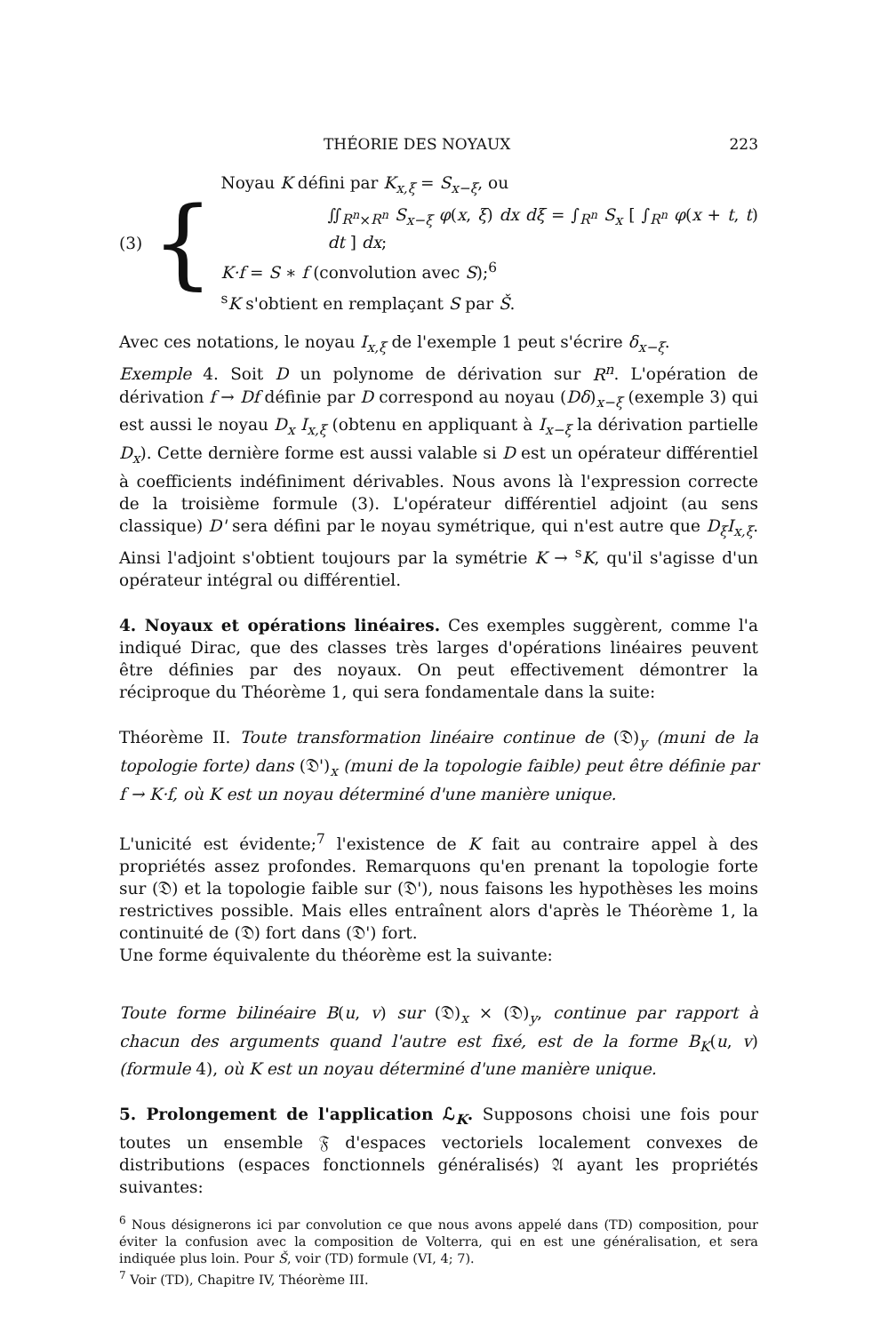THÉORIE DES NOYAUX 223
(3) {
Noyau K défini par K<sub>x,ξ</sub> = S<sub>x−ξ</sub>, ou
∬<sub>R<sup>n</sup>×R<sup>n</sup></sub> S<sub>x−ξ</sub> φ(x, ξ) dx dξ = ∫<sub>R<sup>n</sup></sub> S<sub>x</sub> [ ∫<sub>R<sup>n</sup></sub> φ(x + t, t) dt ] dx;
K·f = S ∗ f (convolution avec S);<sup>6</sup>
<sup>s</sup> K s'obtient en remplaçant S par Š.
Avec ces notations, le noyau I<sub>x,ξ</sub> de l'exemple 1 peut s'écrire δ<sub>x−ξ</sub>.
Exemple 4. Soit D un polynome de dérivation sur R<sup>n</sup>. L'opération de dérivation f → Df définie par D correspond au noyau (Dδ)<sub>x−ξ</sub> (exemple 3) qui est aussi le noyau D<sub>x</sub> I<sub>x,ξ</sub> (obtenu en appliquant à I<sub>x−ξ</sub> la dérivation partielle D<sub>x</sub>). Cette dernière forme est aussi valable si D est un opérateur différentiel à coefficients indéfiniment dérivables. Nous avons là l'expression correcte de la troisième formule (3). L'opérateur différentiel adjoint (au sens classique) D' sera défini par le noyau symétrique, qui n'est autre que D<sub>ξ</sub>I<sub>x,ξ</sub>. Ainsi l'adjoint s'obtient toujours par la symétrie K → <sup>s</sup>K, qu'il s'agisse d'un opérateur intégral ou différentiel.
4. Noyaux et opérations linéaires. Ces exemples suggèrent, comme l'a indiqué Dirac, que des classes très larges d'opérations linéaires peuvent être définies par des noyaux. On peut effectivement démontrer la réciproque du Théorème 1, qui sera fondamentale dans la suite:
Théorème II. Toute transformation linéaire continue de (𝔇)<sub>y</sub> (muni de la topologie forte) dans (𝔇')<sub>x</sub> (muni de la topologie faible) peut être définie par f → K·f, où K est un noyau déterminé d'une manière unique.
L'unicité est évidente;<sup>7</sup> l'existence de K fait au contraire appel à des propriétés assez profondes. Remarquons qu'en prenant la topologie forte sur (𝔇) et la topologie faible sur (𝔇'), nous faisons les hypothèses les moins restrictives possible. Mais elles entraînent alors d'après le Théorème 1, la continuité de (𝔇) fort dans (𝔇') fort.
Une forme équivalente du théorème est la suivante:
Toute forme bilinéaire B(u, v) sur (𝔇)<sub>x</sub> × (𝔇)<sub>y</sub>, continue par rapport à chacun des arguments quand l'autre est fixé, est de la forme B<sub>K</sub>(u, v) (formule 4), où K est un noyau déterminé d'une manière unique.
5. Prolongement de l'application ℒ<sub>K</sub>. Supposons choisi une fois pour toutes un ensemble 𝔉 d'espaces vectoriels localement convexes de distributions (espaces fonctionnels généralisés) 𝔄 ayant les propriétés suivantes:
<sup>6</sup> Nous désignerons ici par convolution ce que nous avons appelé dans (TD) composition, pour éviter la confusion avec la composition de Volterra, qui en est une généralisation, et sera indiquée plus loin. Pour Š, voir (TD) formule (VI, 4; 7).
<sup>7</sup> Voir (TD), Chapitre IV, Théorème III.